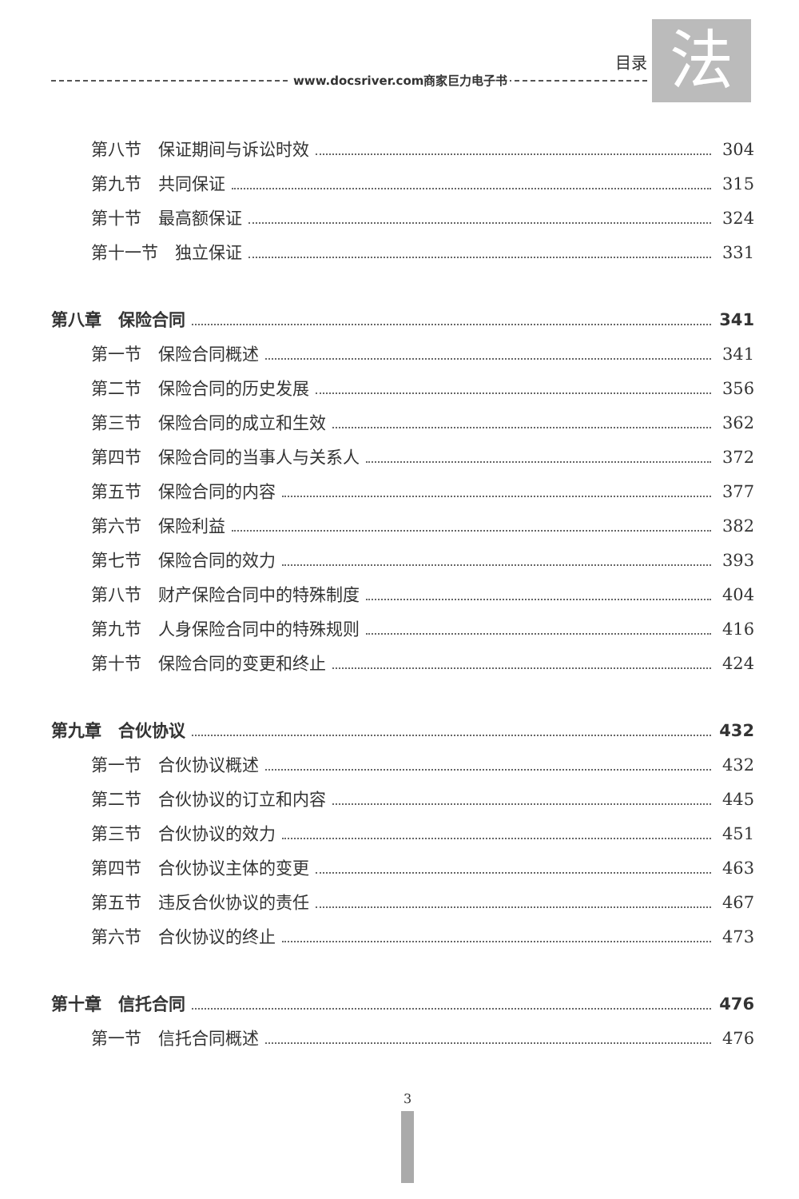www.docsriver.com商家巨力电子书 目录
法
第八节　保证期间与诉讼时效 304
第九节　共同保证 315
第十节　最高额保证 324
第十一节　独立保证 331
第八章　保险合同 341
第一节　保险合同概述 341
第二节　保险合同的历史发展 356
第三节　保险合同的成立和生效 362
第四节　保险合同的当事人与关系人 372
第五节　保险合同的内容 377
第六节　保险利益 382
第七节　保险合同的效力 393
第八节　财产保险合同中的特殊制度 404
第九节　人身保险合同中的特殊规则 416
第十节　保险合同的变更和终止 424
第九章　合伙协议 432
第一节　合伙协议概述 432
第二节　合伙协议的订立和内容 445
第三节　合伙协议的效力 451
第四节　合伙协议主体的变更 463
第五节　违反合伙协议的责任 467
第六节　合伙协议的终止 473
第十章　信托合同 476
第一节　信托合同概述 476
3